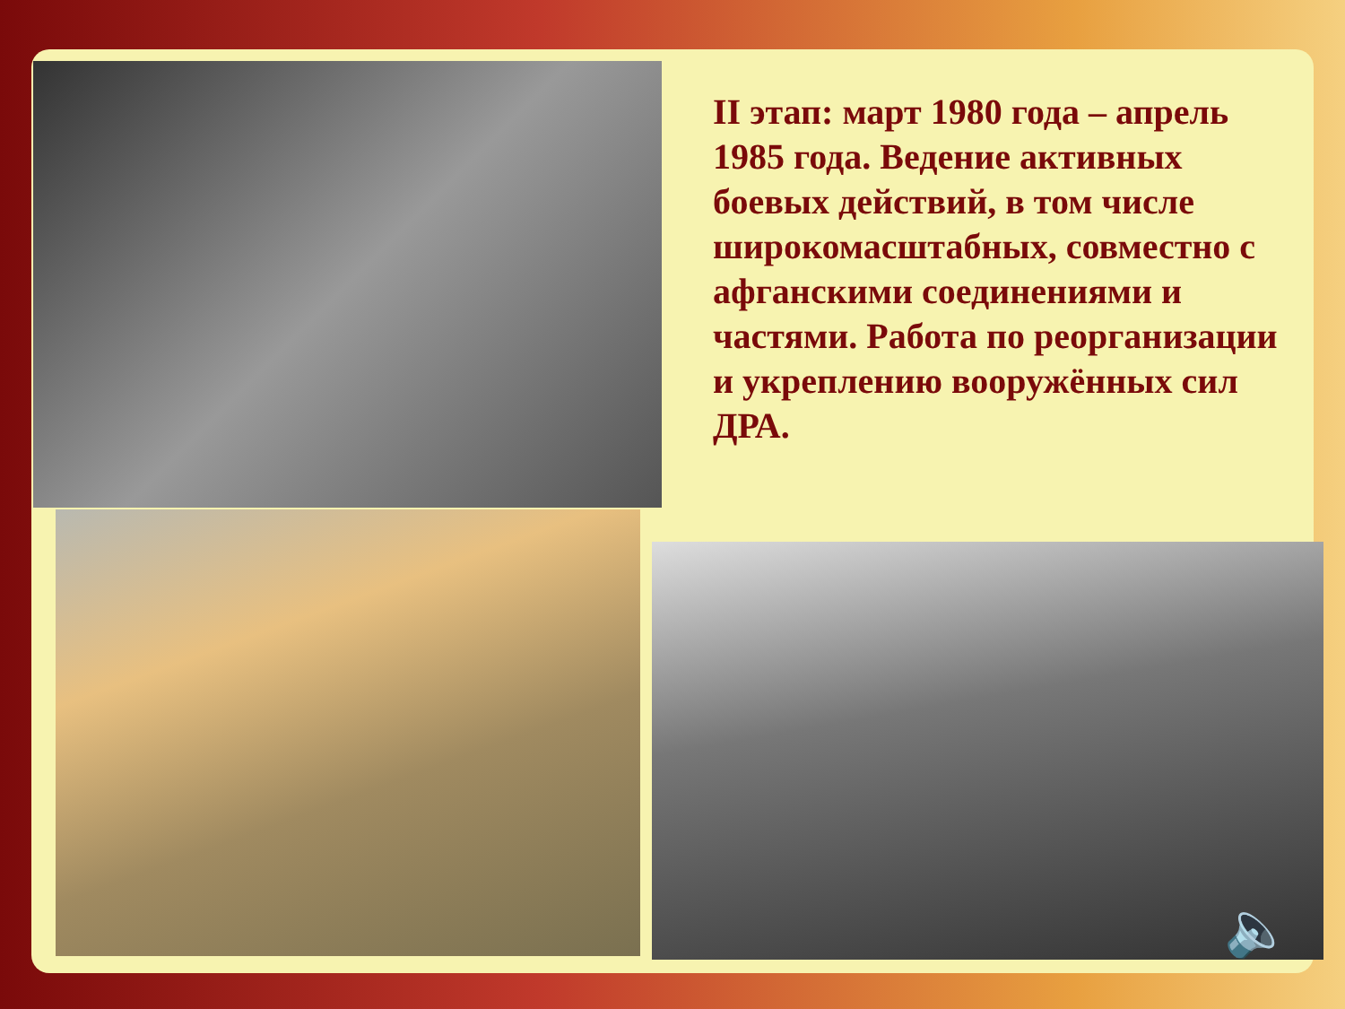II этап: март 1980 года – апрель 1985 года. Ведение активных боевых действий, в том числе широкомасштабных, совместно с афганскими соединениями и частями. Работа по реорганизации и укреплению вооружённых сил ДРА.
🔈